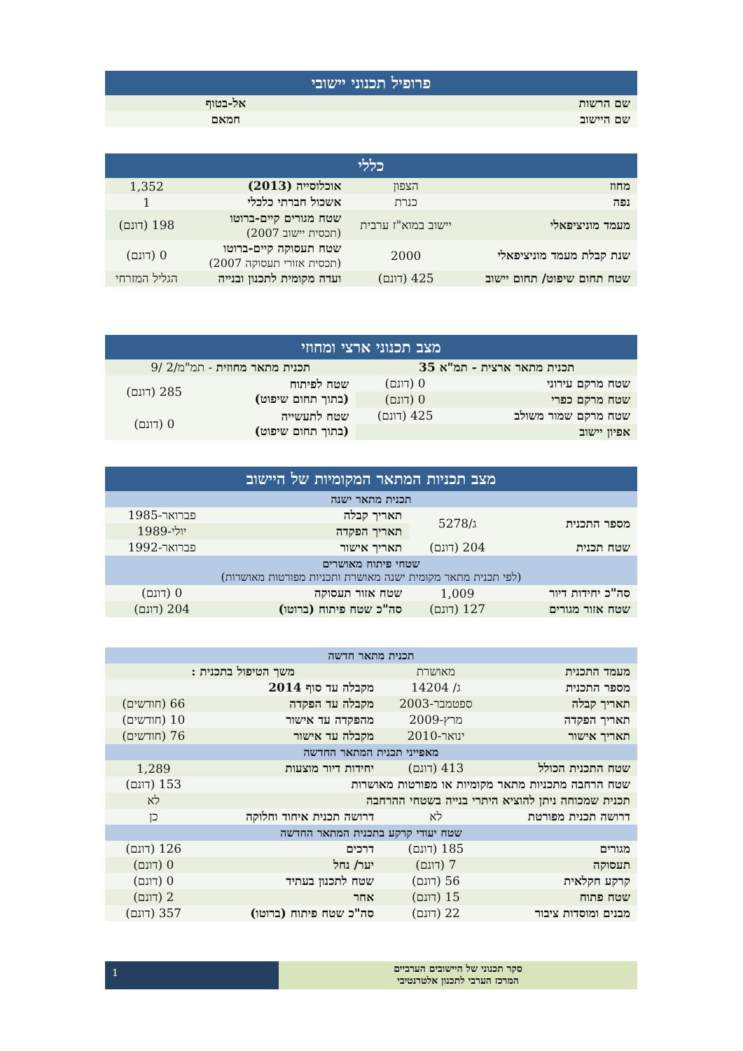| פרופיל תכנוני יישובי | |
| --- | --- |
| שם הרשות | אל-בטוף |
| שם היישוב | חמאם |
| כללי | | | |
| --- | --- | --- | --- |
| מחוז | הצפון | אוכלוסייה (2013) | 1,352 |
| נפה | כנרת | אשכול חברתי כלכלי | 1 |
| מעמד מוניציפאלי | יישוב במוא"ז ערבית | שטח מגורים קיים-ברוטו (תכסית יישוב 2007) | 198 (דונם) |
| שנת קבלת מעמד מוניציפאלי | 2000 | שטח תעסוקה קיים-ברוטו (תכסית אזורי תעסוקה 2007) | 0 (דונם) |
| שטח תחום שיפוט/ תחום יישוב | 425 (דונם) | ועדה מקומית לתכנון ובנייה | הגליל המזרחי |
| מצב תכנוני ארצי ומחוזי | | | |
| --- | --- | --- | --- |
| תכנית מתאר ארצית - תמ"א 35 | | תכנית מתאר מחוזית - תמ"מ/2 /9 | |
| שטח מרקם עירוני | 0 (דונם) | שטח לפיתוח (בתוך תחום שיפוט) | 285 (דונם) |
| שטח מרקם כפרי | 0 (דונם) | | |
| שטח מרקם שמור משולב | 425 (דונם) | שטח לתעשייה (בתוך תחום שיפוט) | 0 (דונם) |
| אפיון יישוב | | | |
| מצב תכניות המתאר המקומיות של היישוב | | | |
| --- | --- | --- | --- |
| תכנית מתאר ישנה | | | |
| מספר התכנית | ג/5278 | תאריך קבלה | פברואר-1985 |
| | | תאריך הפקדה | יולי-1989 |
| שטח תכנית | 204 (דונם) | תאריך אישור | פברואר-1992 |
| שטחי פיתוח מאושרים (לפי תכנית מתאר מקומית ישנה מאושרת ותכניות מפורטות מאושרות) | | | |
| סה"כ יחידות דיור | 1,009 | שטח אזור תעסוקה | 0 (דונם) |
| שטח אזור מגורים | 127 (דונם) | סה"כ שטח פיתוח (ברוטו) | 204 (דונם) |
| תכנית מתאר חדשה | | | |
| --- | --- | --- | --- |
| מעמד התכנית | מאושרת | משך הטיפול בתכנית : | |
| מספר התכנית | ג/ 14204 | מקבלה עד סוף 2014 | |
| תאריך קבלה | ספטמבר-2003 | מקבלה עד הפקדה | 66 (חודשים) |
| תאריך הפקדה | מרץ-2009 | מהפקדה עד אישור | 10 (חודשים) |
| תאריך אישור | ינואר-2010 | מקבלה עד אישור | 76 (חודשים) |
| מאפייני תכנית המתאר החדשה | | | |
| שטח התכנית הכולל | 413 (דונם) | יחידות דיור מוצעות | 1,289 |
| שטח הרחבה מתכניות מתאר מקומיות או מפורטות מאושרות | | | 153 (דונם) |
| תכנית שמכוחה ניתן להוציא היתרי בנייה בשטחי ההרחבה | | | לא |
| דרושה תכנית מפורטת | לא | דרושה תכנית איחוד וחלוקה | כן |
| שטח יעודי קרקע בתכנית המתאר החדשה | | | |
| מגורים | 185 (דונם) | דרכים | 126 (דונם) |
| תעסוקה | 7 (דונם) | יער/ נחל | 0 (דונם) |
| קרקע חקלאית | 56 (דונם) | שטח לתכנון בעתיד | 0 (דונם) |
| שטח פתוח | 15 (דונם) | אחר | 2 (דונם) |
| מבנים ומוסדות ציבור | 22 (דונם) | סה"כ שטח פיתוח (ברוטו) | 357 (דונם) |
סקר תכנוני של היישובים הערביים
המרכז הערבי לתכנון אלטרנטיבי
1